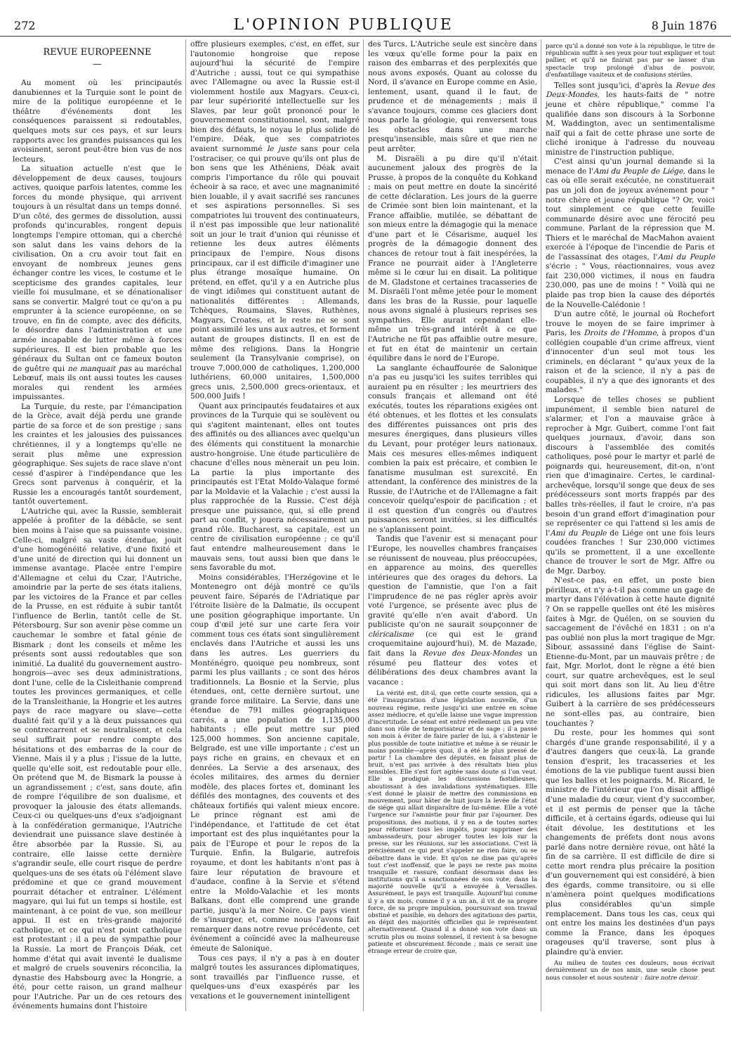272 L'OPINION PUBLIQUE 8 Juin 1876
REVUE EUROPEENNE
—
Au moment où les principautés danubiennes et la Turquie sont le point de mire de la politique européenne et le théâtre d'événements dont les conséquences paraissent si redoutables, quelques mots sur ces pays, et sur leurs rapports avec les grandes puissances qui les avoisinent, seront peut-être bien vus de nos lecteurs.
La situation actuelle n'est que le développement de deux causes, toujours actives, quoique parfois latentes, comme les forces du monde physique, qui arrivent toujours à un résultat dans un temps donné. D'un côté, des germes de dissolution, aussi profonds qu'incurables, rongent depuis longtemps l'empire ottoman, qui a cherché son salut dans les vains dehors de la civilisation. On a cru avoir tout fait en envoyant de nombreux jeunes gens échanger contre les vices, le costume et le scepticisme des grandes capitales, leur vieille foi musulmane, et se dénationaliser sans se convertir. Malgré tout ce qu'on a pu emprunter à la science européenne, on se trouve, en fin de compte, avec des déficits, le désordre dans l'administration et une armée incapable de lutter même à forces supérieures. Il est bien probable que les généraux du Sultan ont ce fameux bouton de guêtre qui ne manquait pas au maréchal Lebœuf, mais ils ont aussi toutes les causes morales qui rendent les armées impuissantes.
La Turquie, du reste, par l'émancipation de la Grèce, avait déjà perdu une grande partie de sa force et de son prestige ; sans les craintes et les jalousies des puissances chrétiennes, il y a longtemps qu'elle ne serait plus même une expression géographique. Ses sujets de race slave n'ont cessé d'aspirer à l'indépendance que les Grecs sont parvenus à conquérir, et la Russie les a encouragés tantôt sourdement, tantôt ouvertement.
L'Autriche qui, avec la Russie, semblerait appelée à profiter de la débâcle, se sent bien moins à l'aise que sa puissante voisine. Celle-ci, malgré sa vaste étendue, jouit d'une homogénéité relative, d'une fixité et d'une unité de direction qui lui donnent un immense avantage. Placée entre l'empire d'Allemagne et celui du Czar, l'Autriche, amoindrie par la perte de ses états italiens, par les victoires de la France et par celles de la Prusse, en est réduite à subir tantôt l'influence de Berlin, tantôt celle de St. Pétersbourg. Sur son avenir pèse comme un cauchemar le sombre et fatal génie de Bismark ; dont les conseils et même les présents sont aussi redoutables que son inimitié. La dualité du gouvernement austro-hongrois—avec ses deux administrations, dont l'une, celle de la Cisleithanie comprend toutes les provinces germaniques, et celle de la Transleithanie, la Hongrie et les autres pays de race magyare ou slave—cette dualité fait qu'il y a là deux puissances qui se contrecarrent et se neutralisent, et cela seul suffirait pour rendre compte des hésitations et des embarras de la cour de Vienne. Mais il y a plus ; l'issue de la lutte, quelle qu'elle soit, est redoutable pour elle. On prétend que M. de Bismark la pousse à un agrandissement ; c'est, sans doute, afin de rompre l'équilibre de son dualisme, et provoquer la jalousie des états allemands. Ceux-ci ou quelques-uns d'eux s'adjoignant à la confédération germanique, l'Autriche deviendrait une puissance slave destinée à être absorbée par la Russie. Si, au contraire, elle laisse cette dernière s'agrandir seule, elle court risque de perdre quelques-uns de ses états où l'élément slave prédomine et que ce grand mouvement pourrait détacher et entraîner. L'élément magyare, qui lui fut un temps si hostile, est maintenant, à ce point de vue, son meilleur appui. Il est en très-grande majorité catholique, et ce qui n'est point catholique est protestant ; il a peu de sympathie pour la Russie. La mort de François Déak, cet homme d'état qui avait inventé le dualisme et malgré de cruels souvenirs réconcilia, la dynastie des Habsbourg avec la Hongrie, a été, pour cette raison, un grand malheur pour l'Autriche. Par un de ces retours des événements humains dont l'histoire
offre plusieurs exemples, c'est, en effet, sur l'autonomie hongroise que repose aujourd'hui la sécurité de l'empire d'Autriche ; aussi, tout ce qui sympathise avec l'Allemagne ou avec la Russie est-il violemment hostile aux Magyars. Ceux-ci, par leur supériorité intellectuelle sur les Slaves, par leur goût prononcé pour le gouvernement constitutionnel, sont, malgré bien des défauts, le noyau le plus solide de l'empire. Déak, que ses compatriotes avaient surnommé le juste sans pour cela l'ostraciser, ce qui prouve qu'ils ont plus de bon sens que les Athéniens, Déak avait compris l'importance du rôle qui pouvait écheoir à sa race, et avec une magnanimité bien louable, il y avait sacrifié ses rancunes et ses aspirations personnelles. Si ses compatriotes lui trouvent des continuateurs, il n'est pas impossible que leur nationalité soit un jour le trait d'union qui réunisse et retienne les deux autres éléments principaux de l'empire. Nous disons principaux, car il est difficile d'imaginer une plus étrange mosaïque humaine. On prétend, en effet, qu'il y a en Autriche plus de vingt idiômes qui constituent autant de nationalités différentes : Allemands, Tchèques, Roumains, Slaves, Ruthènes, Magyars, Croates, et le reste ne se sont point assimilé les uns aux autres, et forment autant de groupes distincts. Il en est de même des religions. Dans la Hongrie seulement (la Transylvanie comprise), on trouve 7,000,000 de catholiques, 1,200,000 luthériens, 60,000 unitaires, 1,500,000 grecs unis, 2,500,000 grecs-orientaux, et 500,000 Juifs !
Quant aux principautés feudataires et aux provinces de la Turquie qui se soulèvent ou qui s'agitent maintenant, elles ont toutes des affinités ou des alliances avec quelqu'un des éléments qui constituent la monarchie austro-hongroise. Une étude particulière de chacune d'elles nous mènerait un peu loin. La partie la plus importante des principautés est l'Etat Moldo-Valaque formé par la Moldavie et la Valachie ; c'est aussi la plus rapprochée de la Russie. C'est déjà presque une puissance, qui, si elle prend part au conflit, y jouera nécessairement un grand rôle. Bucharest, sa capitale, est un centre de civilisation européenne ; ce qu'il faut entendre malheureusement dans le mauvais sens, tout aussi bien que dans le sens favorable du mot.
Moins considérables, l'Herzégovine et le Montenegro ont déjà montré ce qu'ils peuvent faire. Séparés de l'Adriatique par l'étroite lisière de la Dalmatie, ils occupent une position géographique importante. Un coup d'œil jeté sur une carte fera voir comment tous ces états sont singulièrement enclavés dans l'Autriche et aussi les uns dans les autres. Les guerriers du Monténégro, quoique peu nombreux, sont parmi les plus vaillants ; ce sont des héros traditionnels. La Bosnie et la Servie, plus étendues, ont, cette dernière surtout, une grande force militaire. La Servie, dans une étendue de 791 milles géographiques carrés, a une population de 1,135,000 habitants ; elle peut mettre sur pied 125,000 hommes. Son ancienne capitale, Belgrade, est une ville importante ; c'est un pays riche en grains, en chevaux et en denrées. La Servie a des arsenaux, des écoles militaires, des armes du dernier modèle, des places fortes et, dominant les défilés des montagnes, des couvents et des châteaux fortifiés qui valent mieux encore. Le prince régnant est ami de l'indépendance, et l'attitude de cet état important est des plus inquiétantes pour la paix de l'Europe et pour le repos de la Turquie. Enfin, la Bulgarie, autrefois royaume, et dont les habitants n'ont pas à faire leur réputation de bravoure et d'audace, confine à la Servie et s'étend entre la Moldo-Valachie et les monts Balkans, dont elle comprend une grande partie, jusqu'à la mer Noire. Ce pays vient de s'insurger, et, comme nous l'avons fait remarquer dans notre revue précédente, cet événement a coïncidé avec la malheureuse émeute de Salonique.
Tous ces pays, il n'y a pas à en douter malgré toutes les assurances diplomatiques, sont travaillés par l'influence russe, et quelques-uns d'eux exaspérés par les vexations et le gouvernement inintelligent
des Turcs. L'Autriche seule est sincère dans les vœux qu'elle forme pour la paix en raison des embarras et des perplexités que nous avons exposés. Quant au colosse du Nord, il s'avance en Europe comme en Asie, lentement, usant, quand il le faut, de prudence et de ménagements ; mais il s'avance toujours, comme ces glaciers dont nous parle la géologie, qui renversent tous les obstacles dans une marche presqu'insensible, mais sûre et que rien ne peut arrêter.
M. Disraëli a pu dire qu'il n'était aucunement jaloux des progrès de la Prusse, à propos de la conquête du Kohkand ; mais on peut mettre en doute la sincérité de cette déclaration. Les jours de la guerre de Crimée sont bien loin maintenant, et la France affaiblie, mutilée, se débattant de son mieux entre la démagogie qui la menace d'une part et le Césarisme, auquel les progrès de la démagogie donnent des chances de retour tout à fait inespérées, la France ne pourrait aider à l'Angleterre même si le cœur lui en disait. La politique de M. Gladstone et certaines tracasseries de M. Disraëli l'ont même jetée pour le moment dans les bras de la Russie, pour laquelle nous avons signalé à plusieurs reprises ses sympathies. Elle aurait cependant elle-même un très-grand intérêt à ce que l'Autriche ne fût pas affaiblie outre mesure, et fut en état de maintenir un certain équilibre dans le nord de l'Europe.
La sanglante échauffourée de Salonique n'a pas eu jusqu'ici les suites terribles qui auraient pu en résulter ; les meurtriers des consuls français et allemand ont été exécutés, toutes les réparations exigées ont été obtenues, et les flottes et les consulats des différentes puissances ont pris des mesures énergiques, dans plusieurs villes du Levant, pour protéger leurs nationaux. Mais ces mesures elles-mêmes indiquent combien la paix est précaire, et combien le fanatisme musulman est surexcité. En attendant, la conférence des ministres de la Russie, de l'Autriche et de l'Allemagne a fait concevoir quelqu'espoir de pacification ; et il est question d'un congrès ou d'autres puissances seront invitées, si les difficultés ne s'aplanissent point.
Tandis que l'avenir est si menaçant pour l'Europe, les nouvelles chambres françaises se réunissent de nouveau, plus préoccupées, en apparence au moins, des querelles intérieures que des orages du dehors. La question de l'amnistie, que l'on a fait l'imprudence de ne pas régler après avoir voté l'urgence, se présente avec plus de gravité qu'elle n'en avait d'abord. Un publiciste qu'on ne saurait soupçonner de cléricalisme (ce qui est le grand croquemitaine aujourd'hui), M. de Mazade, fait dans la Revue des Deux-Mondes un résumé peu flatteur des votes et délibérations des deux chambres avant la vacance :
La vérité est, dit-il, que cette courte session, qui a été l'inauguration d'une législation nouvelle, d'un nouveau régime, reste jusqu'ici une entrée en scène assez médiocre, et qu'elle laisse une vague impression d'incertitude. Le sénat est entré réellement un peu vite dans son rôle de temporisateur et de sage ; il a passé son mois à éviter de faire parler de lui, à s'abstenir le plus possible de toute initiative et même à se réunir le moins possible—après quoi, il a été le plus pressé de partir ! La chambre des députés, en faisant plus de bruit, n'est pas arrivée à des résultats bien plus sensibles. Elle s'est fort agitée sans doute si l'on veut. Elle a prodigué les discussions fastidieuses, aboutissant à des invalidations systématiques. Elle s'est donné le plaisir de mettre des commissions en mouvement, pour hâter de huit jours la levée de l'état de siége qui allait disparaître de lui-même. Elle a voté l'urgence sur l'amnistie pour finir par l'ajourner. Des propositions, des motions, il y en a de toutes sortes pour réformer tous les impôts, pour supprimer des ambassadeurs, pour abroger toutes les lois sur la presse, sur les réunions, sur les associations. C'est là précisément ce qui peut s'appeler ne rien faire, ou se débattre dans le vide. Et qu'on ne dise pas qu'après tout c'est inoffensif, que le pays ne reste pas moins tranquille et rassuré, confiant désormais dans les institutions qu'il a sanctionnées de son vote, dans la majorité nouvelle qu'il a envoyée à Versailles. Assurément, le pays est tranquille. Aujourd'hui comme il y a six mois, comme il y a un an, il vit de sa propre force, de sa propre impulsion, poursuivant son travail obstiné et paisible, en dehors des agitations des partis, en dépit des majorités officielles qui le représentent alternativement. Quand il a donné son vote dans un scrutin plus ou moins solennel, il revient à sa besogne patiente et obscurément féconde ; mais ce serait une étrange erreur de croire que,
parce qu'il a donné son vote à la république, le titre de républicain suffit à ses yeux pour tout expliquer et tout pallier, et qu'il ne finirait pas par se lasser d'un spectacle trop prolongé d'abus de pouvoir, d'enfantillage vaniteux et de confusions stériles.
Telles sont jusqu'ici, d'après la Revue des Deux-Mondes, les hauts-faits de " notre jeune et chère république," comme l'a qualifiée dans son discours à la Sorbonne M. Waddington, avec un sentimentalisme naïf qui a fait de cette phrase une sorte de cliché ironique à l'adresse du nouveau ministre de l'instruction publique.
C'est ainsi qu'un journal demande si la menace de l'Ami du Peuple de Liége, dans le cas où elle serait exécutée, ne constituerait pas un joli don de joyeux avénement pour " notre chère et jeune république "? Or, voici tout simplement ce que cette feuille communarde désire avec une férocité peu commune. Parlant de la répression que M. Thiers et le maréchal de MacMahon avaient exercée à l'époque de l'incendie de Paris et de l'assassinat des otages, l'Ami du Peuple s'écrie : " Vous, réactionnaires, vous avez fait 230,000 victimes, il nous en faudra 230,000, pas une de moins ! " Voilà qui ne plaide pas trop bien la cause des déportés de la Nouvelle-Calédonie !
D'un autre côté, le journal où Rochefort trouve le moyen de se faire imprimer à Paris, les Droits de l'Homme, à propos d'un collégien coupable d'un crime affreux, vient d'innocenter d'un seul mot tous les criminels, en déclarant " qu'aux yeux de la raison et de la science, il n'y a pas de coupables, il n'y a que des ignorants et des malades."
Lorsque de telles choses se publient impunément, il semble bien naturel de s'alarmer, et l'on a mauvaise grâce à reprocher à Mgr. Guibert, comme l'ont fait quelques journaux, d'avoir, dans son discours à l'assemblée des comités catholiques, posé pour le martyr et parlé de poignards qui, heureusement, dit-on, n'ont rien que d'imaginaire. Certes, le cardinal-archevêque, lorsqu'il songe que deux de ses prédécesseurs sont morts frappés par des balles très-réelles, il faut le croire, n'a pas besoin d'un grand effort d'imagination pour se représenter ce qui l'attend si les amis de l'Ami du Peuple de Liége ont une fois leurs coudées franches ! Sur 230,000 victimes qu'ils se promettent, il a une excellente chance de trouver le sort de Mgr. Affre ou de Mgr. Darboy.
N'est-ce pas, en effet, un poste bien périlleux, et n'y a-t-il pas comme un gage de martyr dans l'élévation à cette haute dignité ? On se rappelle quelles ont été les misères faites à Mgr. de Quélen, on se souvien du saccagement de l'évêché en 1831 ; on n'a pas oublié non plus la mort tragique de Mgr. Sibour, assassiné dans l'église de Saint-Etienne-du-Mont, par un mauvais prêtre ; de fait, Mgr. Morlot, dont le règne a été bien court, sur quatre archevêques, est le seul qui soit mort dans son lit. Au lieu d'être ridicules, les allusions faites par Mgr. Guibert à la carrière de ses prédécesseurs ne sont-elles pas, au contraire, bien touchantes ?
Du reste, pour les hommes qui sont chargés d'une grande responsabilité, il y a d'autres dangers que ceux-là. La grande tension d'esprit, les tracasseries et les émotions de la vie publique tuent aussi bien que les balles et les poignards. M. Ricard, le ministre de l'intérieur que l'on disait affligé d'une maladie du cœur, vient d'y succomber, et il est permis de penser que la tâche difficile, et à certains égards, odieuse qui lui était dévolue, les destitutions et les changements de préfets dont nous avons parlé dans notre dernière revue, ont hâté la fin de sa carrière. Il est difficile de dire si cette mort rendra plus précaire la position d'un gouvernement qui est considéré, à bien des égards, comme transitoire, ou si elle n'amènera point quelques modifications plus considérables qu'un simple remplacement. Dans tous les cas, ceux qui ont entre les mains les destinées d'un pays comme la France, dans les époques orageuses qu'il traverse, sont plus à plaindre qu'à envier.
Au milieu de toutes ces douleurs, nous écrivait dernièrement un de nos amis, une seule chose peut nous consoler et nous soutenir : faire notre devoir.